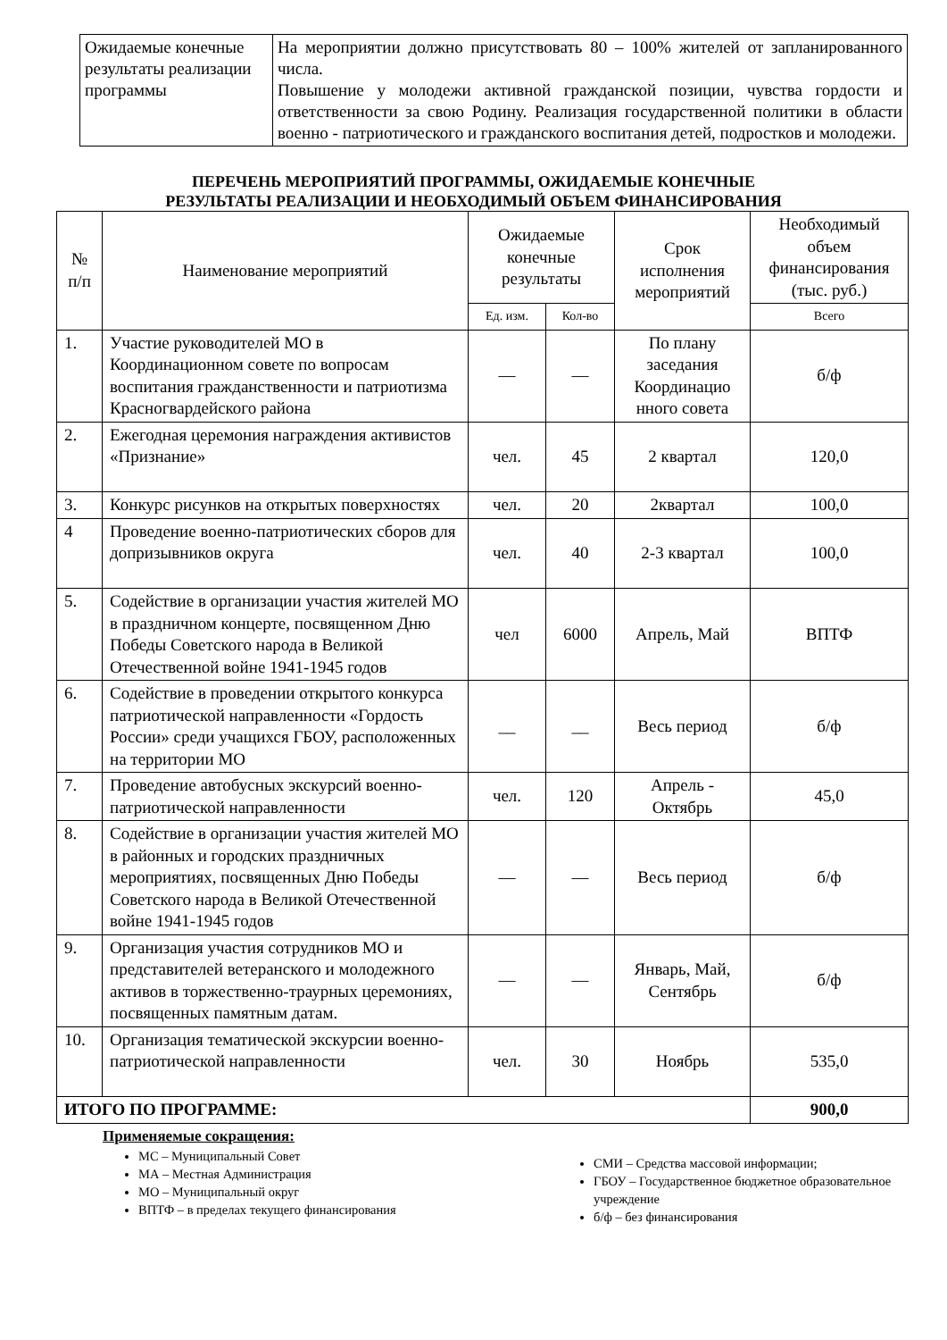| Ожидаемые конечные результаты реализации программы | На мероприятии должно присутствовать 80 – 100% жителей от запланированного числа. Повышение у молодежи активной гражданской позиции, чувства гордости и ответственности за свою Родину. Реализация государственной политики в области военно - патриотического и гражданского воспитания детей, подростков и молодежи. |
ПЕРЕЧЕНЬ МЕРОПРИЯТИЙ ПРОГРАММЫ, ОЖИДАЕМЫЕ КОНЕЧНЫЕ
РЕЗУЛЬТАТЫ РЕАЛИЗАЦИИ И НЕОБХОДИМЫЙ ОБЪЕМ ФИНАНСИРОВАНИЯ
| № п/п | Наименование мероприятий | Ожидаемые конечные результаты | | Срок исполнения мероприятий | Необходимый объем финансирования (тыс. руб.) |
| --- | --- | --- | --- | --- | --- |
| | | Ед. изм. | Кол-во | | Всего |
| 1. | Участие руководителей МО в Координационном совете по вопросам воспитания гражданственности и патриотизма Красногвардейского района | — | — | По плану заседания Координацио нного совета | б/ф |
| 2. | Ежегодная церемония награждения активистов «Признание» | чел. | 45 | 2 квартал | 120,0 |
| 3. | Конкурс рисунков на открытых поверхностях | чел. | 20 | 2квартал | 100,0 |
| 4 | Проведение военно-патриотических сборов для допризывников округа | чел. | 40 | 2-3 квартал | 100,0 |
| 5. | Содействие в организации участия жителей МО в праздничном концерте, посвященном Дню Победы Советского народа в Великой Отечественной войне 1941-1945 годов | чел | 6000 | Апрель, Май | ВПТФ |
| 6. | Содействие в проведении открытого конкурса патриотической направленности «Гордость России» среди учащихся ГБОУ, расположенных на территории МО | __ | __ | Весь период | б/ф |
| 7. | Проведение автобусных экскурсий военно-патриотической направленности | чел. | 120 | Апрель - Октябрь | 45,0 |
| 8. | Содействие в организации участия жителей МО в районных и городских праздничных мероприятиях, посвященных Дню Победы Советского народа в Великой Отечественной войне 1941-1945 годов | — | — | Весь период | б/ф |
| 9. | Организация участия сотрудников МО и представителей ветеранского и молодежного активов в торжественно-траурных церемониях, посвященных памятным датам. | — | — | Январь, Май, Сентябрь | б/ф |
| 10. | Организация тематической экскурсии военно-патриотической направленности | чел. | 30 | Ноябрь | 535,0 |
| ИТОГО ПО ПРОГРАММЕ: | | | | | 900,0 |
Применяемые сокращения:
МС – Муниципальный Совет
МА – Местная Администрация
МО – Муниципальный округ
ВПТФ – в пределах текущего финансирования
СМИ – Средства массовой информации;
ГБОУ – Государственное бюджетное образовательное учреждение
б/ф – без финансирования